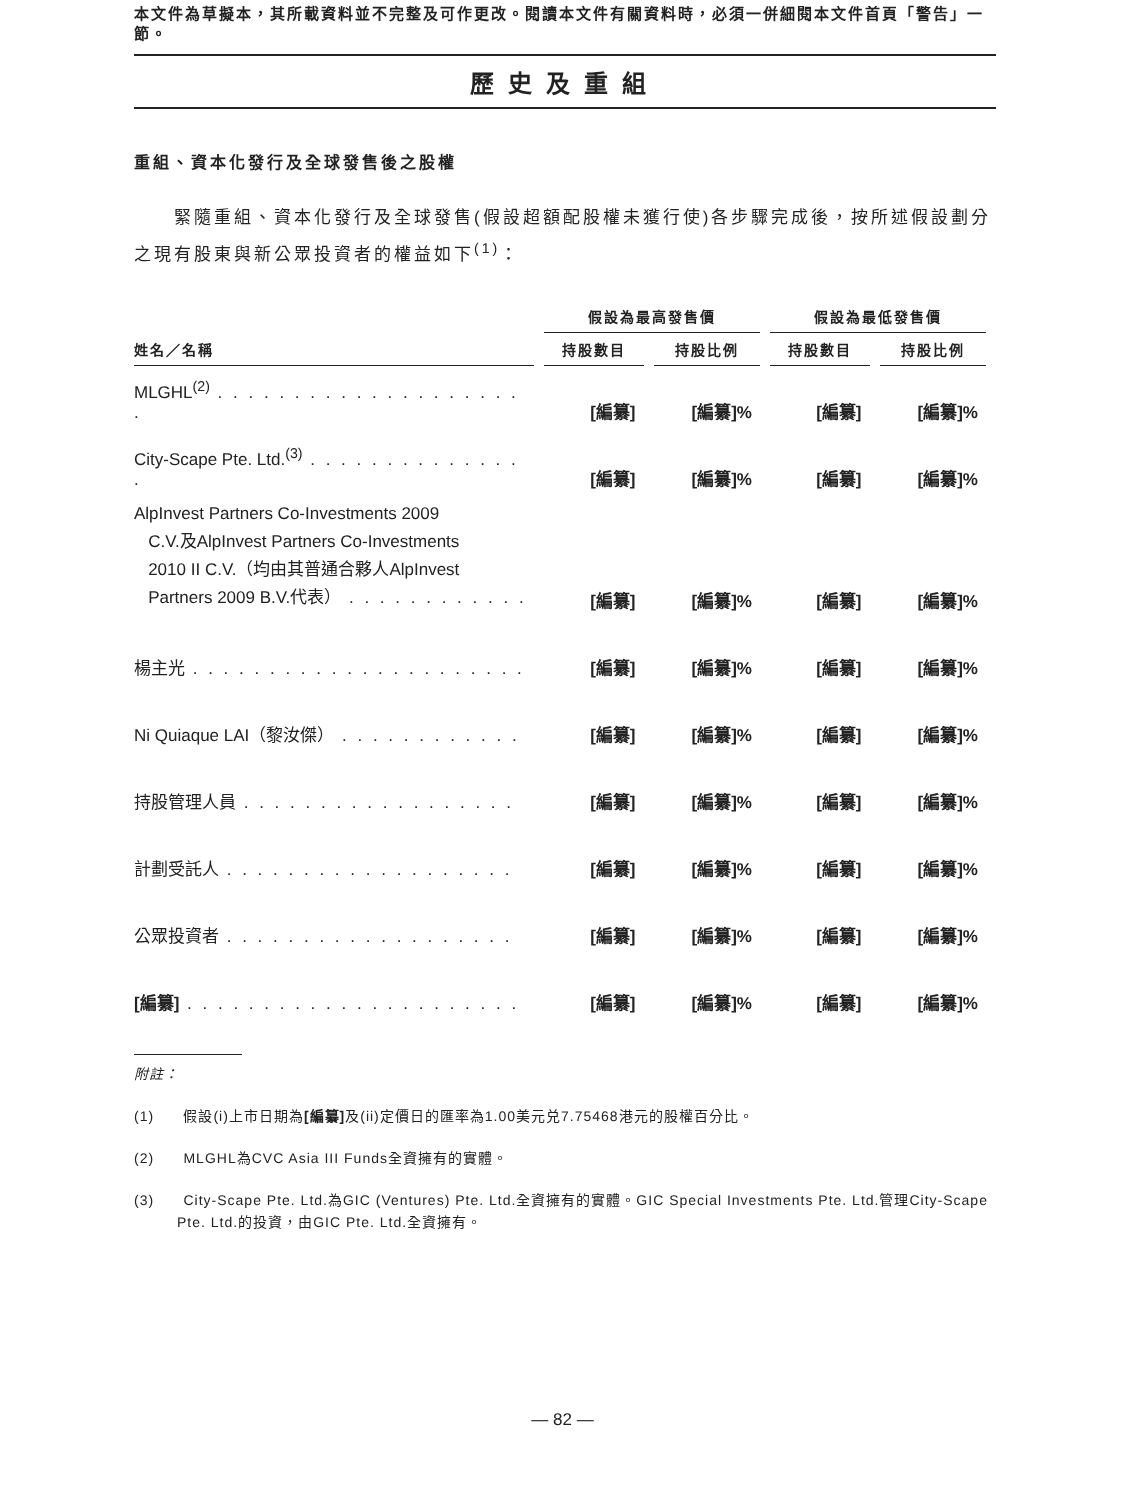本文件為草擬本，其所載資料並不完整及可作更改。閱讀本文件有關資料時，必須一併細閱本文件首頁「警告」一節。
歷史及重組
重組、資本化發行及全球發售後之股權
緊隨重組、資本化發行及全球發售(假設超額配股權未獲行使)各步驟完成後，按所述假設劃分之現有股東與新公眾投資者的權益如下<sup>(1)</sup>：
| | 假設為最高發售價 | | 假設為最低發售價 | |
| --- | --- | --- | --- | --- |
| 姓名／名稱 | 持股數目 | 持股比例 | 持股數目 | 持股比例 |
| MLGHL<sup>(2)</sup> . . . . . . . . . . . . . . . . . . . . . | [編纂] | [編纂]% | [編纂] | [編纂]% |
| City-Scape Pte. Ltd.<sup>(3)</sup> . . . . . . . . . . . . . . . | [編纂] | [編纂]% | [編纂] | [編纂]% |
| AlpInvest Partners Co-Investments 2009 C.V.及AlpInvest Partners Co-Investments 2010 II C.V.（均由其普通合夥人AlpInvest Partners 2009 B.V.代表） . . . . . . . . . . . . | [編纂] | [編纂]% | [編纂] | [編纂]% |
| 楊主光 . . . . . . . . . . . . . . . . . . . . . . | [編纂] | [編纂]% | [編纂] | [編纂]% |
| Ni Quiaque LAI（黎汝傑） . . . . . . . . . . . . | [編纂] | [編纂]% | [編纂] | [編纂]% |
| 持股管理人員 . . . . . . . . . . . . . . . . . . | [編纂] | [編纂]% | [編纂] | [編纂]% |
| 計劃受託人 . . . . . . . . . . . . . . . . . . . | [編纂] | [編纂]% | [編纂] | [編纂]% |
| 公眾投資者 . . . . . . . . . . . . . . . . . . . | [編纂] | [編纂]% | [編纂] | [編纂]% |
| [編纂] . . . . . . . . . . . . . . . . . . . . . . | [編纂] | [編纂]% | [編纂] | [編纂]% |
附註：
(1) 假設(i)上市日期為[編纂] 及(ii)定價日的匯率為1.00美元兑7.75468港元的股權百分比。
(2) MLGHL為CVC Asia III Funds全資擁有的實體。
(3) City-Scape Pte. Ltd.為GIC (Ventures) Pte. Ltd.全資擁有的實體。GIC Special Investments Pte. Ltd.管理City-Scape Pte. Ltd.的投資，由GIC Pte. Ltd.全資擁有。
— 82 —